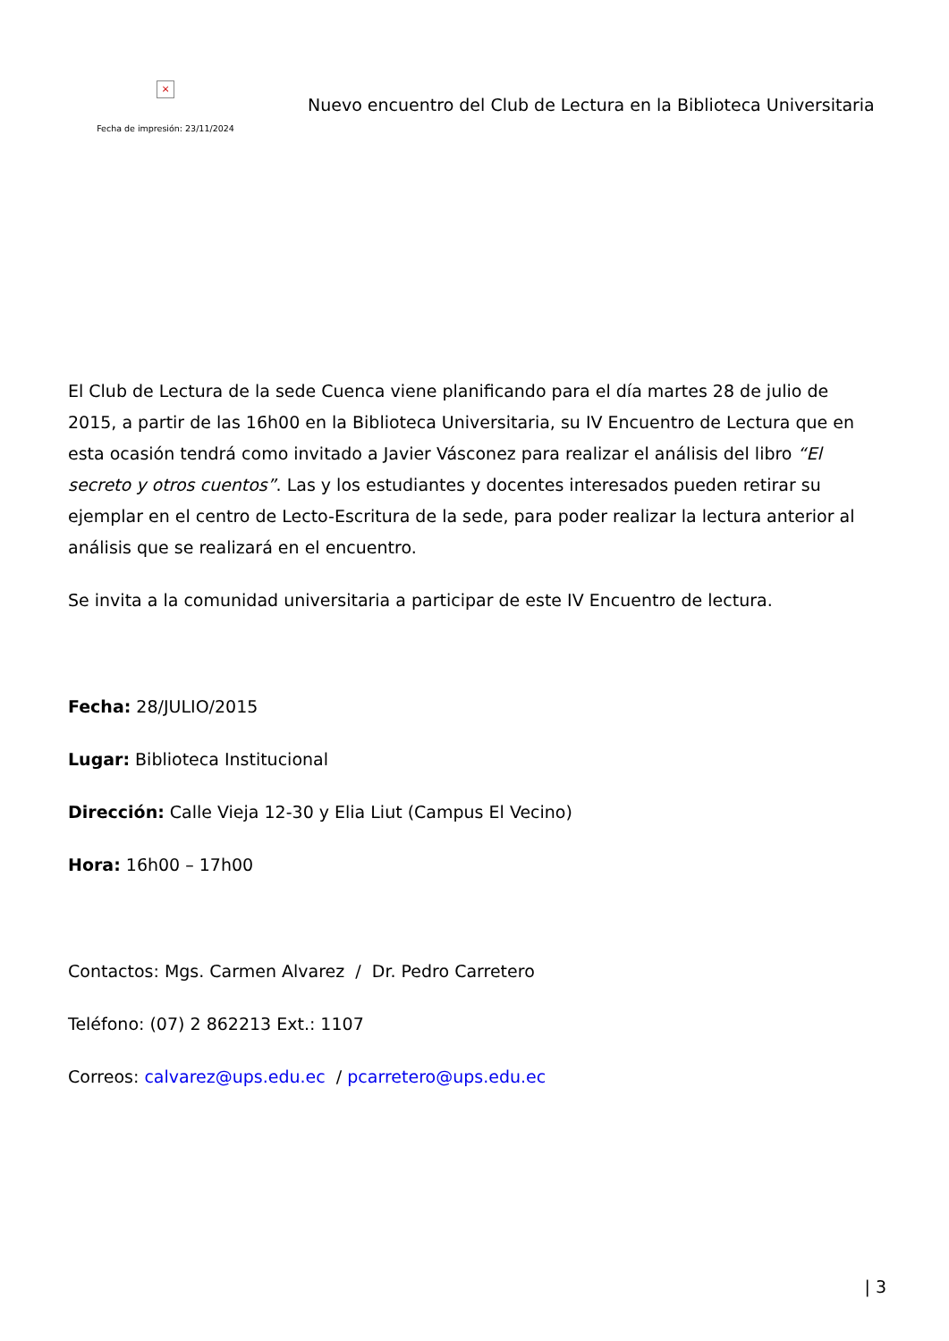×
Fecha de impresión: 23/11/2024
Nuevo encuentro del Club de Lectura en la Biblioteca Universitaria
El Club de Lectura de la sede Cuenca viene planificando para el día martes 28 de julio de 2015, a partir de las 16h00 en la Biblioteca Universitaria, su IV Encuentro de Lectura que en esta ocasión tendrá como invitado a Javier Vásconez para realizar el análisis del libro “El secreto y otros cuentos”. Las y los estudiantes y docentes interesados pueden retirar su ejemplar en el centro de Lecto-Escritura de la sede, para poder realizar la lectura anterior al análisis que se realizará en el encuentro.
Se invita a la comunidad universitaria a participar de este IV Encuentro de lectura.
Fecha: 28/JULIO/2015
Lugar: Biblioteca Institucional
Dirección: Calle Vieja 12-30 y Elia Liut (Campus El Vecino)
Hora: 16h00 – 17h00
Contactos: Mgs. Carmen Alvarez / Dr. Pedro Carretero
Teléfono: (07) 2 862213 Ext.: 1107
Correos: calvarez@ups.edu.ec / pcarretero@ups.edu.ec
| 3